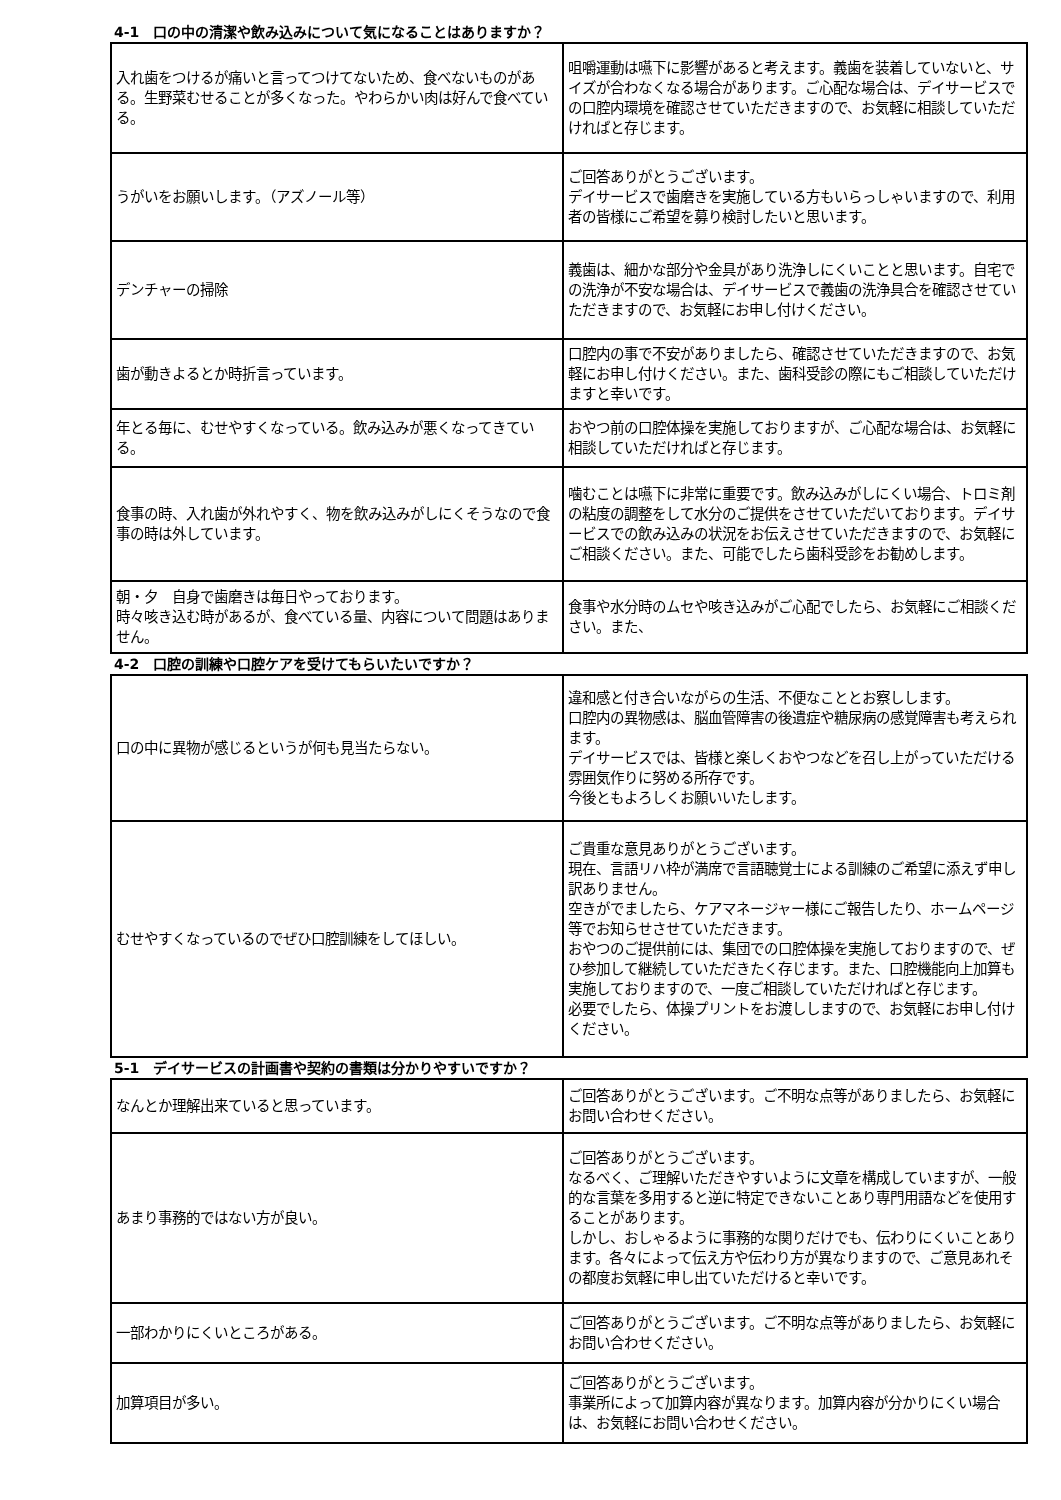4-1　口の中の清潔や飲み込みについて気になることはありますか？
| 入れ歯をつけるが痛いと言ってつけてないため、食べないものがある。生野菜むせることが多くなった。やわらかい肉は好んで食べている。 | 咀嚼運動は嚥下に影響があると考えます。義歯を装着していないと、サイズが合わなくなる場合があります。ご心配な場合は、デイサービスでの口腔内環境を確認させていただきますので、お気軽に相談していただければと存じます。 |
| うがいをお願いします。（アズノール等） | ご回答ありがとうございます。 デイサービスで歯磨きを実施している方もいらっしゃいますので、利用者の皆様にご希望を募り検討したいと思います。 |
| デンチャーの掃除 | 義歯は、細かな部分や金具があり洗浄しにくいことと思います。自宅での洗浄が不安な場合は、デイサービスで義歯の洗浄具合を確認させていただきますので、お気軽にお申し付けください。 |
| 歯が動きよるとか時折言っています。 | 口腔内の事で不安がありましたら、確認させていただきますので、お気軽にお申し付けください。また、歯科受診の際にもご相談していただけますと幸いです。 |
| 年とる毎に、むせやすくなっている。飲み込みが悪くなってきている。 | おやつ前の口腔体操を実施しておりますが、ご心配な場合は、お気軽に相談していただければと存じます。 |
| 食事の時、入れ歯が外れやすく、物を飲み込みがしにくそうなので食事の時は外しています。 | 噛むことは嚥下に非常に重要です。飲み込みがしにくい場合、トロミ剤の粘度の調整をして水分のご提供をさせていただいております。デイサービスでの飲み込みの状況をお伝えさせていただきますので、お気軽にご相談ください。また、可能でしたら歯科受診をお勧めします。 |
| 朝・夕 自身で歯磨きは毎日やっております。 時々咳き込む時があるが、食べている量、内容について問題はありません。 | 食事や水分時のムセや咳き込みがご心配でしたら、お気軽にご相談ください。また、 |
4-2　口腔の訓練や口腔ケアを受けてもらいたいですか？
| 口の中に異物が感じるというが何も見当たらない。 | 違和感と付き合いながらの生活、不便なこととお察しします。 口腔内の異物感は、脳血管障害の後遺症や糖尿病の感覚障害も考えられます。 デイサービスでは、皆様と楽しくおやつなどを召し上がっていただける雰囲気作りに努める所存です。 今後ともよろしくお願いいたします。 |
| むせやすくなっているのでぜひ口腔訓練をしてほしい。 | ご貴重な意見ありがとうございます。 現在、言語リハ枠が満席で言語聴覚士による訓練のご希望に添えず申し訳ありません。 空きがでましたら、ケアマネージャー様にご報告したり、ホームページ等でお知らせさせていただきます。 おやつのご提供前には、集団での口腔体操を実施しておりますので、ぜひ参加して継続していただきたく存じます。また、口腔機能向上加算も実施しておりますので、一度ご相談していただければと存じます。 必要でしたら、体操プリントをお渡ししますので、お気軽にお申し付けください。 |
5-1　デイサービスの計画書や契約の書類は分かりやすいですか？
| なんとか理解出来ていると思っています。 | ご回答ありがとうございます。ご不明な点等がありましたら、お気軽にお問い合わせください。 |
| あまり事務的ではない方が良い。 | ご回答ありがとうございます。 なるべく、ご理解いただきやすいように文章を構成していますが、一般的な言葉を多用すると逆に特定できないことあり専門用語などを使用することがあります。 しかし、おしゃるように事務的な関りだけでも、伝わりにくいことあります。各々によって伝え方や伝わり方が異なりますので、ご意見あれその都度お気軽に申し出ていただけると幸いです。 |
| 一部わかりにくいところがある。 | ご回答ありがとうございます。ご不明な点等がありましたら、お気軽にお問い合わせください。 |
| 加算項目が多い。 | ご回答ありがとうございます。 事業所によって加算内容が異なります。加算内容が分かりにくい場合は、お気軽にお問い合わせください。 |